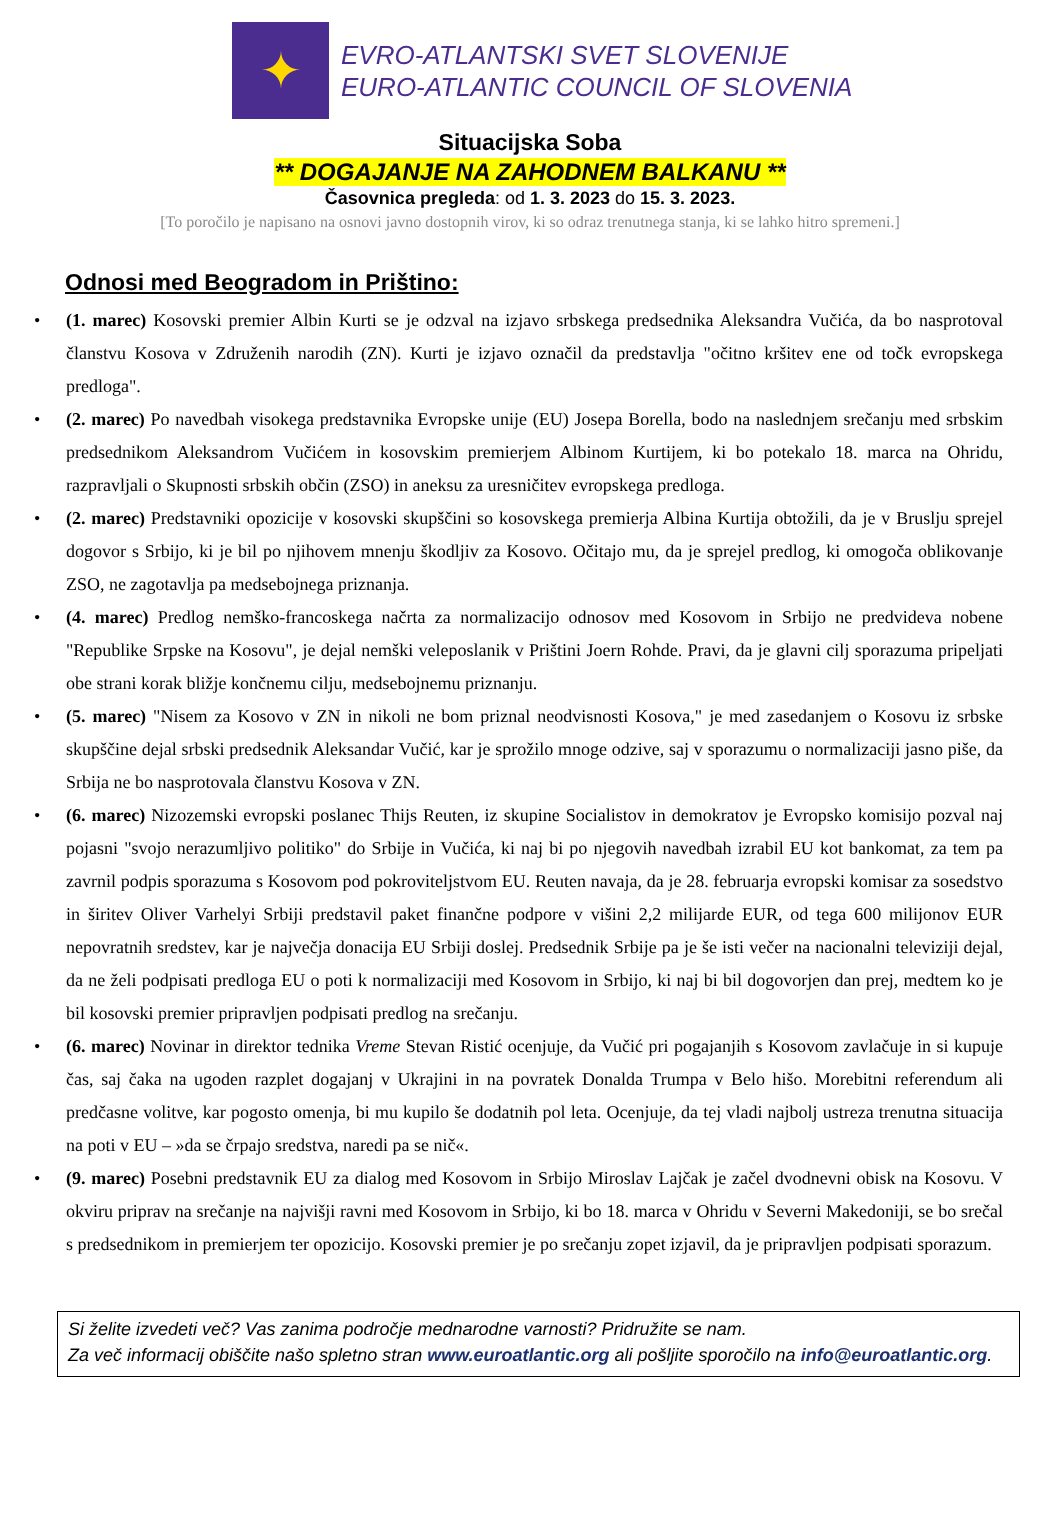✦
EVRO-ATLANTSKI SVET SLOVENIJE
EURO-ATLANTIC COUNCIL OF SLOVENIA
Situacijska Soba
** DOGAJANJE NA ZAHODNEM BALKANU **
Časovnica pregleda: od 1. 3. 2023 do 15. 3. 2023.
[To poročilo je napisano na osnovi javno dostopnih virov, ki so odraz trenutnega stanja, ki se lahko hitro spremeni.]
Odnosi med Beogradom in Prištino:
• (1. marec) Kosovski premier Albin Kurti se je odzval na izjavo srbskega predsednika Aleksandra Vučića, da bo nasprotoval članstvu Kosova v Združenih narodih (ZN). Kurti je izjavo označil da predstavlja "očitno kršitev ene od točk evropskega predloga".
• (2. marec) Po navedbah visokega predstavnika Evropske unije (EU) Josepa Borella, bodo na naslednjem srečanju med srbskim predsednikom Aleksandrom Vučićem in kosovskim premierjem Albinom Kurtijem, ki bo potekalo 18. marca na Ohridu, razpravljali o Skupnosti srbskih občin (ZSO) in aneksu za uresničitev evropskega predloga.
• (2. marec) Predstavniki opozicije v kosovski skupščini so kosovskega premierja Albina Kurtija obtožili, da je v Bruslju sprejel dogovor s Srbijo, ki je bil po njihovem mnenju škodljiv za Kosovo. Očitajo mu, da je sprejel predlog, ki omogoča oblikovanje ZSO, ne zagotavlja pa medsebojnega priznanja.
• (4. marec) Predlog nemško-francoskega načrta za normalizacijo odnosov med Kosovom in Srbijo ne predvideva nobene "Republike Srpske na Kosovu", je dejal nemški veleposlanik v Prištini Joern Rohde. Pravi, da je glavni cilj sporazuma pripeljati obe strani korak bližje končnemu cilju, medsebojnemu priznanju.
• (5. marec) "Nisem za Kosovo v ZN in nikoli ne bom priznal neodvisnosti Kosova," je med zasedanjem o Kosovu iz srbske skupščine dejal srbski predsednik Aleksandar Vučić, kar je sprožilo mnoge odzive, saj v sporazumu o normalizaciji jasno piše, da Srbija ne bo nasprotovala članstvu Kosova v ZN.
• (6. marec) Nizozemski evropski poslanec Thijs Reuten, iz skupine Socialistov in demokratov je Evropsko komisijo pozval naj pojasni "svojo nerazumljivo politiko" do Srbije in Vučića, ki naj bi po njegovih navedbah izrabil EU kot bankomat, za tem pa zavrnil podpis sporazuma s Kosovom pod pokroviteljstvom EU. Reuten navaja, da je 28. februarja evropski komisar za sosedstvo in širitev Oliver Varhelyi Srbiji predstavil paket finančne podpore v višini 2,2 milijarde EUR, od tega 600 milijonov EUR nepovratnih sredstev, kar je največja donacija EU Srbiji doslej. Predsednik Srbije pa je še isti večer na nacionalni televiziji dejal, da ne želi podpisati predloga EU o poti k normalizaciji med Kosovom in Srbijo, ki naj bi bil dogovorjen dan prej, medtem ko je bil kosovski premier pripravljen podpisati predlog na srečanju.
• (6. marec) Novinar in direktor tednika Vreme Stevan Ristić ocenjuje, da Vučić pri pogajanjih s Kosovom zavlačuje in si kupuje čas, saj čaka na ugoden razplet dogajanj v Ukrajini in na povratek Donalda Trumpa v Belo hišo. Morebitni referendum ali predčasne volitve, kar pogosto omenja, bi mu kupilo še dodatnih pol leta. Ocenjuje, da tej vladi najbolj ustreza trenutna situacija na poti v EU – »da se črpajo sredstva, naredi pa se nič«.
• (9. marec) Posebni predstavnik EU za dialog med Kosovom in Srbijo Miroslav Lajčak je začel dvodnevni obisk na Kosovu. V okviru priprav na srečanje na najvišji ravni med Kosovom in Srbijo, ki bo 18. marca v Ohridu v Severni Makedoniji, se bo srečal s predsednikom in premierjem ter opozicijo. Kosovski premier je po srečanju zopet izjavil, da je pripravljen podpisati sporazum.
Si želite izvedeti več? Vas zanima področje mednarodne varnosti? Pridružite se nam.
Za več informacij obiščite našo spletno stran www.euroatlantic.org ali pošljite sporočilo na info@euroatlantic.org.